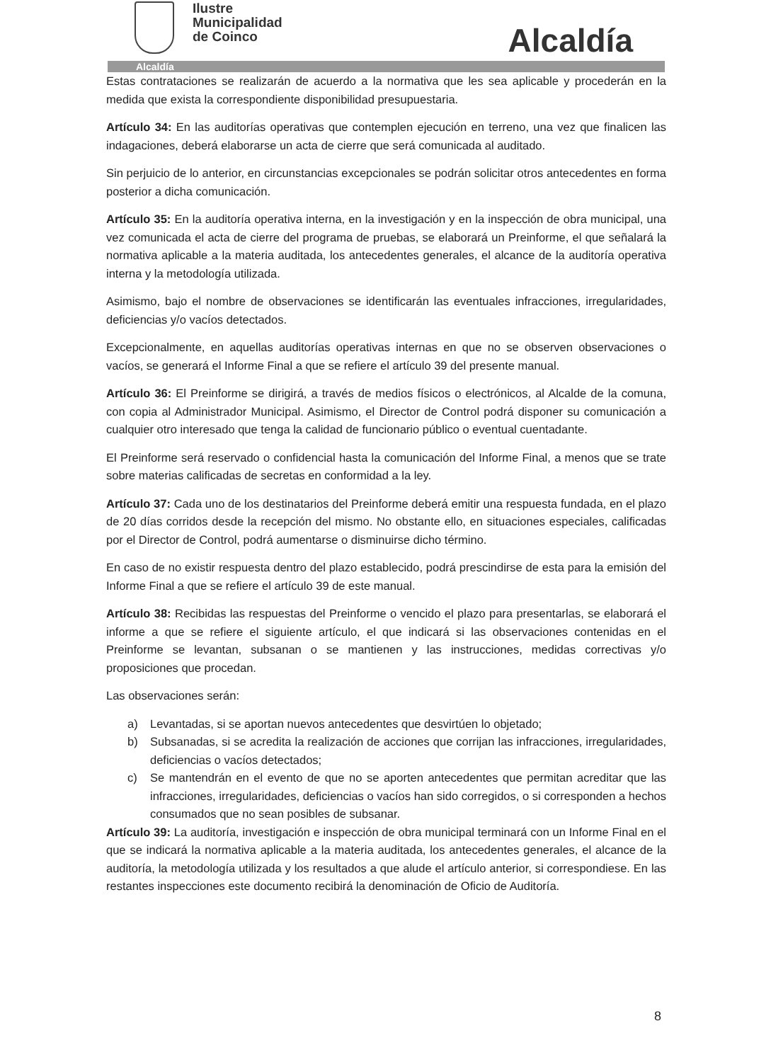Ilustre
Municipalidad
de Coinco
Alcaldía
Alcaldía
Estas contrataciones se realizarán de acuerdo a la normativa que les sea aplicable y procederán en la medida que exista la correspondiente disponibilidad presupuestaria.
Artículo 34: En las auditorías operativas que contemplen ejecución en terreno, una vez que finalicen las indagaciones, deberá elaborarse un acta de cierre que será comunicada al auditado.
Sin perjuicio de lo anterior, en circunstancias excepcionales se podrán solicitar otros antecedentes en forma posterior a dicha comunicación.
Artículo 35: En la auditoría operativa interna, en la investigación y en la inspección de obra municipal, una vez comunicada el acta de cierre del programa de pruebas, se elaborará un Preinforme, el que señalará la normativa aplicable a la materia auditada, los antecedentes generales, el alcance de la auditoría operativa interna y la metodología utilizada.
Asimismo, bajo el nombre de observaciones se identificarán las eventuales infracciones, irregularidades, deficiencias y/o vacíos detectados.
Excepcionalmente, en aquellas auditorías operativas internas en que no se observen observaciones o vacíos, se generará el Informe Final a que se refiere el artículo 39 del presente manual.
Artículo 36: El Preinforme se dirigirá, a través de medios físicos o electrónicos, al Alcalde de la comuna, con copia al Administrador Municipal. Asimismo, el Director de Control podrá disponer su comunicación a cualquier otro interesado que tenga la calidad de funcionario público o eventual cuentadante.
El Preinforme será reservado o confidencial hasta la comunicación del Informe Final, a menos que se trate sobre materias calificadas de secretas en conformidad a la ley.
Artículo 37: Cada uno de los destinatarios del Preinforme deberá emitir una respuesta fundada, en el plazo de 20 días corridos desde la recepción del mismo. No obstante ello, en situaciones especiales, calificadas por el Director de Control, podrá aumentarse o disminuirse dicho término.
En caso de no existir respuesta dentro del plazo establecido, podrá prescindirse de esta para la emisión del Informe Final a que se refiere el artículo 39 de este manual.
Artículo 38: Recibidas las respuestas del Preinforme o vencido el plazo para presentarlas, se elaborará el informe a que se refiere el siguiente artículo, el que indicará si las observaciones contenidas en el Preinforme se levantan, subsanan o se mantienen y las instrucciones, medidas correctivas y/o proposiciones que procedan.
Las observaciones serán:
a) Levantadas, si se aportan nuevos antecedentes que desvirtúen lo objetado;
b) Subsanadas, si se acredita la realización de acciones que corrijan las infracciones, irregularidades, deficiencias o vacíos detectados;
c) Se mantendrán en el evento de que no se aporten antecedentes que permitan acreditar que las infracciones, irregularidades, deficiencias o vacíos han sido corregidos, o si corresponden a hechos consumados que no sean posibles de subsanar.
Artículo 39: La auditoría, investigación e inspección de obra municipal terminará con un Informe Final en el que se indicará la normativa aplicable a la materia auditada, los antecedentes generales, el alcance de la auditoría, la metodología utilizada y los resultados a que alude el artículo anterior, si correspondiese. En las restantes inspecciones este documento recibirá la denominación de Oficio de Auditoría.
8